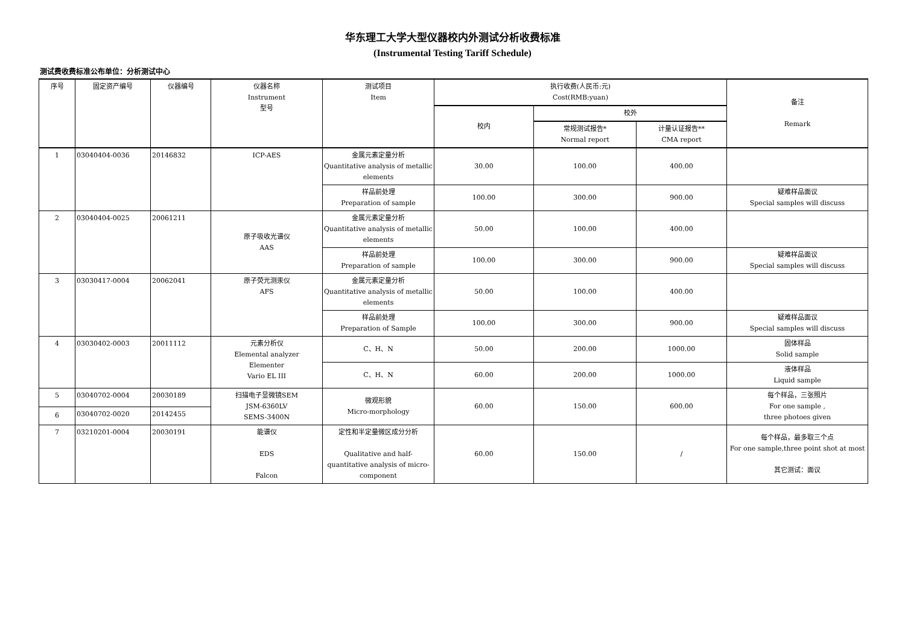华东理工大学大型仪器校内外测试分析收费标准
(Instrumental Testing Tariff Schedule)
测试费收费标准公布单位：分析测试中心
| 序号 | 固定资产编号 | 仪器编号 | 仪器名称 Instrument 型号 | 测试项目 Item | 执行收费(人民币:元) Cost(RMB:yuan) | | | 备注 Remark |
| --- | --- | --- | --- | --- | --- | --- | --- | --- |
| | | | | | 校内 | 校外 | | |
| | | | | | | 常规测试报告* Normal report | 计量认证报告** CMA report | |
| 1 | 03040404-0036 | 20146832 | ICP-AES | 金属元素定量分析 Quantitative analysis of metallic elements | 30.00 | 100.00 | 400.00 | |
| | | | | 样品前处理 Preparation of sample | 100.00 | 300.00 | 900.00 | 疑难样品面议 Special samples will discuss |
| 2 | 03040404-0025 | 20061211 | 原子吸收光谱仪 AAS | 金属元素定量分析 Quantitative analysis of metallic elements | 50.00 | 100.00 | 400.00 | |
| | | | | 样品前处理 Preparation of sample | 100.00 | 300.00 | 900.00 | 疑难样品面议 Special samples will discuss |
| 3 | 03030417-0004 | 20062041 | 原子荧光测汞仪 AFS | 金属元素定量分析 Quantitative analysis of metallic elements | 50.00 | 100.00 | 400.00 | |
| | | | | 样品前处理 Preparation of Sample | 100.00 | 300.00 | 900.00 | 疑难样品面议 Special samples will discuss |
| 4 | 03030402-0003 | 20011112 | 元素分析仪 Elemental analyzer Elementer Vario EL III | C、H、N | 50.00 | 200.00 | 1000.00 | 固体样品 Solid sample |
| | | | | C、H、N | 60.00 | 200.00 | 1000.00 | 液体样品 Liquid sample |
| 5 | 03040702-0004 | 20030189 | 扫描电子显微镜SEM JSM-6360LV SEMS-3400N | 微观形貌 Micro-morphology | 60.00 | 150.00 | 600.00 | 每个样品，三张照片 For one sample , three photoes given |
| 6 | 03040702-0020 | 20142455 | | | | | | |
| 7 | 03210201-0004 | 20030191 | 能谱仪 EDS Falcon | 定性和半定量微区成分分析 Qualitative and half-quantitative analysis of micro-component | 60.00 | 150.00 | / | 每个样品，最多取三个点 For one sample,three point shot at most 其它测试：面议 |